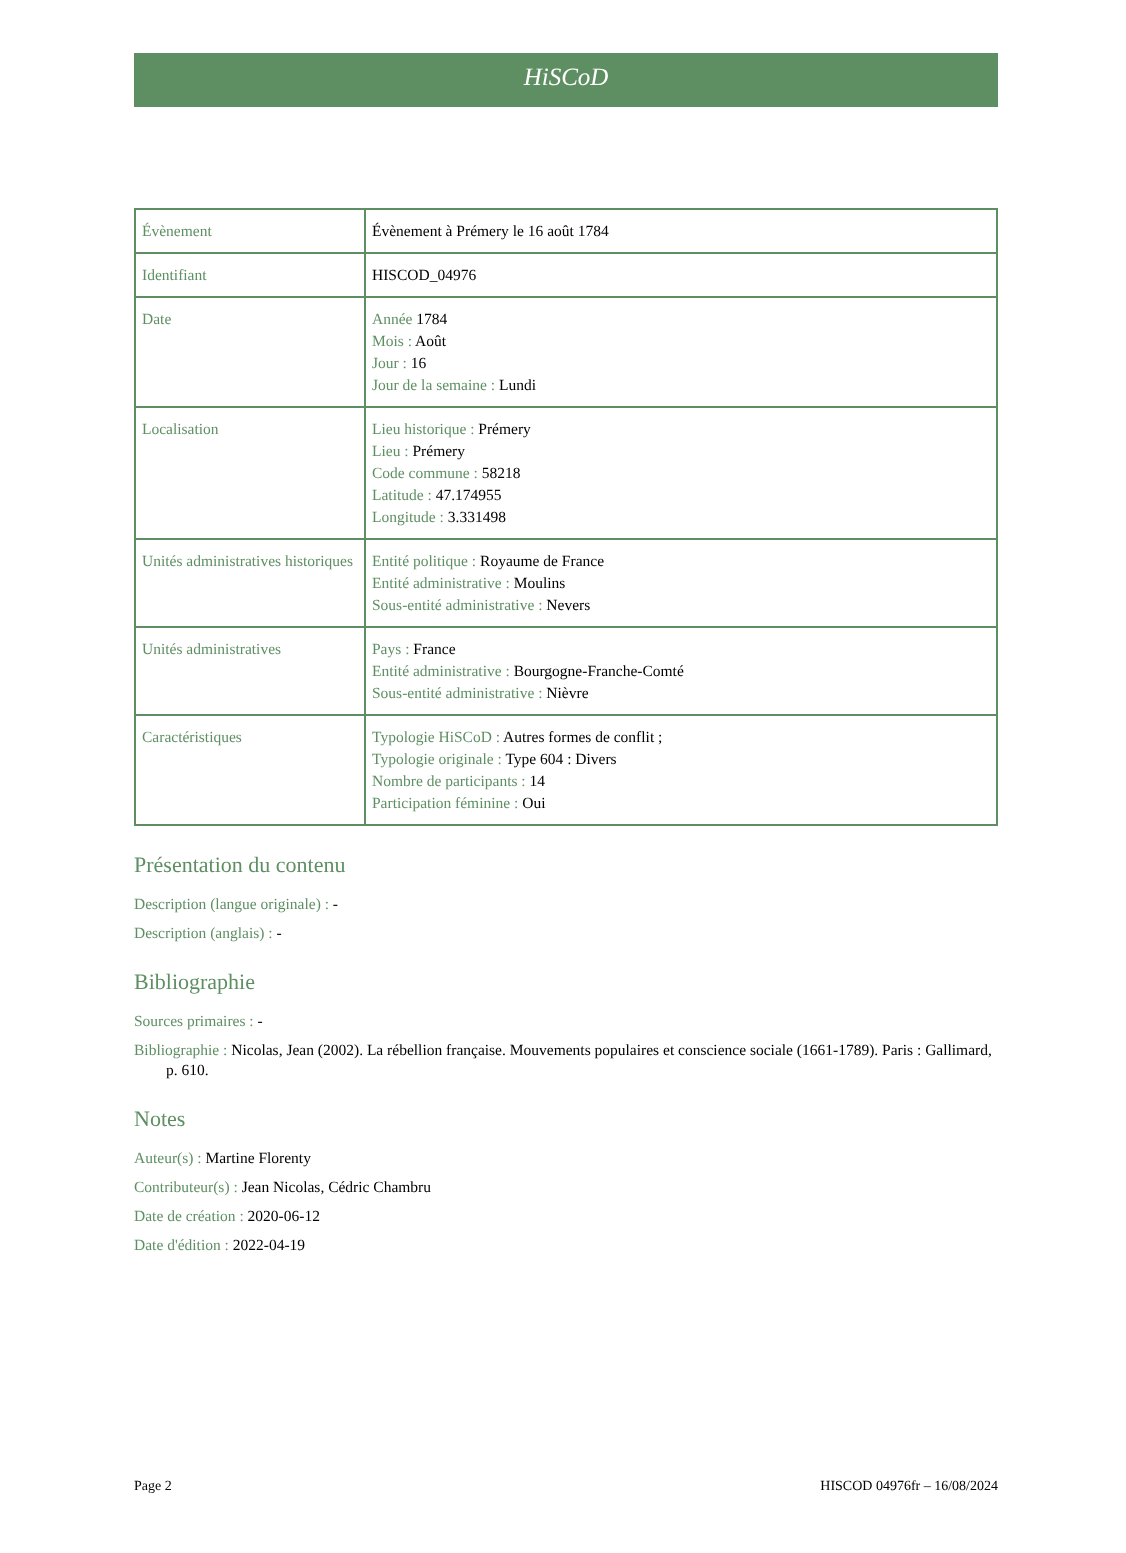HiSCoD
| Évènement | Évènement à Prémery le 16 août 1784 |
| Identifiant | HISCOD_04976 |
| Date | Année 1784 Mois : Août Jour : 16 Jour de la semaine : Lundi |
| Localisation | Lieu historique : Prémery Lieu : Prémery Code commune : 58218 Latitude : 47.174955 Longitude : 3.331498 |
| Unités administratives historiques | Entité politique : Royaume de France Entité administrative : Moulins Sous-entité administrative : Nevers |
| Unités administratives | Pays : France Entité administrative : Bourgogne-Franche-Comté Sous-entité administrative : Nièvre |
| Caractéristiques | Typologie HiSCoD : Autres formes de conflit ; Typologie originale : Type 604 : Divers Nombre de participants : 14 Participation féminine : Oui |
Présentation du contenu
Description (langue originale) : -
Description (anglais) : -
Bibliographie
Sources primaires : -
Bibliographie : Nicolas, Jean (2002). La rébellion française. Mouvements populaires et conscience sociale (1661-1789). Paris : Gallimard, p. 610.
Notes
Auteur(s) : Martine Florenty
Contributeur(s) : Jean Nicolas, Cédric Chambru
Date de création : 2020-06-12
Date d'édition : 2022-04-19
Page 2 HISCOD 04976fr – 16/08/2024